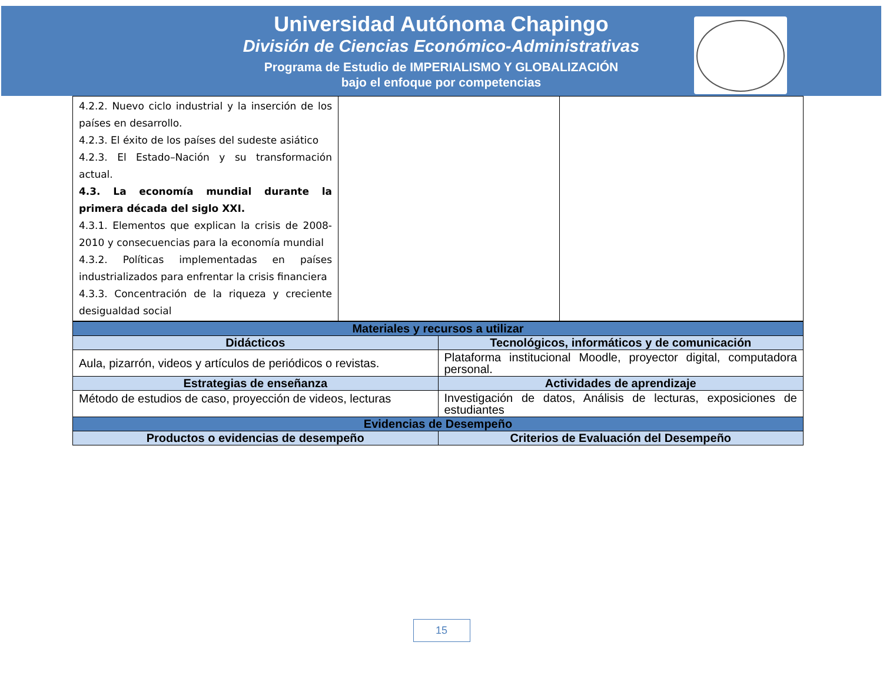Universidad Autónoma Chapingo
División de Ciencias Económico-Administrativas
Programa de Estudio de IMPERIALISMO Y GLOBALIZACIÓN
bajo el enfoque por competencias
| 4.2.2. Nuevo ciclo industrial y la inserción de los países en desarrollo. 4.2.3. El éxito de los países del sudeste asiático 4.2.3. El Estado–Nación y su transformación actual. 4.3. La economía mundial durante la primera década del siglo XXI. 4.3.1. Elementos que explican la crisis de 2008-2010 y consecuencias para la economía mundial 4.3.2. Políticas implementadas en países industrializados para enfrentar la crisis financiera 4.3.3. Concentración de la riqueza y creciente desigualdad social | | |
| Materiales y recursos a utilizar | |
| --- | --- |
| Didácticos | Tecnológicos, informáticos y de comunicación |
| Aula, pizarrón, videos y artículos de periódicos o revistas. | Plataforma institucional Moodle, proyector digital, computadora personal. |
| Estrategias de enseñanza | Actividades de aprendizaje |
| Método de estudios de caso, proyección de videos, lecturas | Investigación de datos, Análisis de lecturas, exposiciones de estudiantes |
| Evidencias de Desempeño | |
| Productos o evidencias de desempeño | Criterios de Evaluación del Desempeño |
15